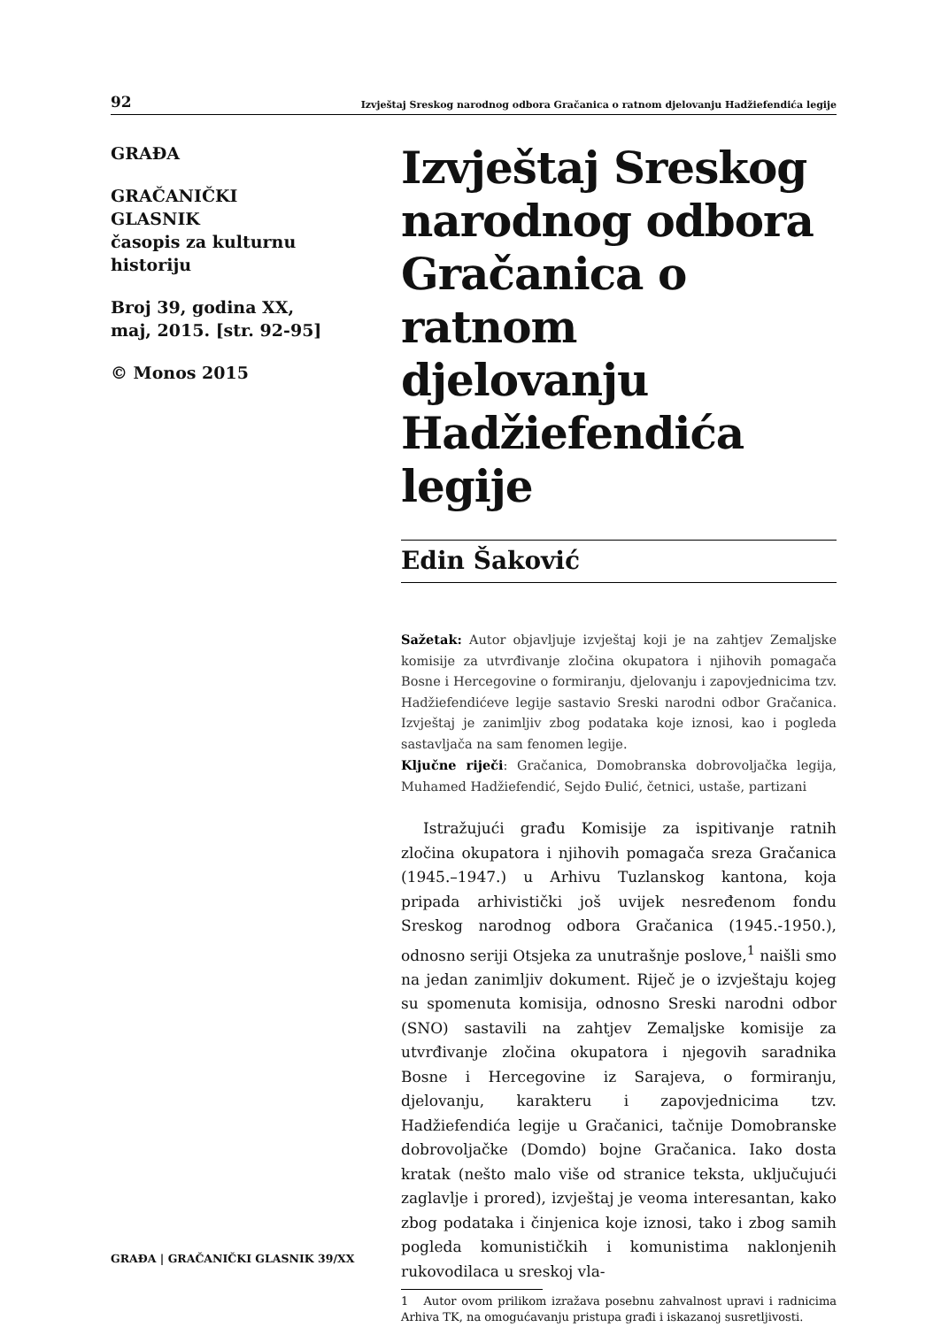92 Izvještaj Sreskog narodnog odbora Gračanica o ratnom djelovanju Hadžiefendića legije
GRAĐA
GRAČANIČKI
GLASNIK
časopis za kulturnu
historiju
Broj 39, godina XX,
maj, 2015. [str. 92-95]
© Monos 2015
Izvještaj Sreskog narodnog odbora Gračanica o ratnom djelovanju Hadžiefendića legije
Edin Šaković
Sažetak: Autor objavljuje izvještaj koji je na zahtjev Zemaljske komisije za utvrđivanje zločina okupatora i njihovih pomagača Bosne i Hercegovine o formiranju, djelovanju i zapovjednicima tzv. Hadžiefendićeve legije sastavio Sreski narodni odbor Gračanica. Izvještaj je zanimljiv zbog podataka koje iznosi, kao i pogleda sastavljača na sam fenomen legije.
Ključne riječi: Gračanica, Domobranska dobrovoljačka legija, Muhamed Hadžiefendić, Sejdo Đulić, četnici, ustaše, partizani
Istražujući građu Komisije za ispitivanje ratnih zločina okupatora i njihovih pomagača sreza Gračanica (1945.–1947.) u Arhivu Tuzlanskog kantona, koja pripada arhivistički još uvijek nesređenom fondu Sreskog narodnog odbora Gračanica (1945.-1950.), odnosno seriji Otsjeka za unutrašnje poslove,<sup>1</sup> naišli smo na jedan zanimljiv dokument. Riječ je o izvještaju kojeg su spomenuta komisija, odnosno Sreski narodni odbor (SNO) sastavili na zahtjev Zemaljske komisije za utvrđivanje zločina okupatora i njegovih saradnika Bosne i Hercegovine iz Sarajeva, o formiranju, djelovanju, karakteru i zapovjednicima tzv. Hadžiefendića legije u Gračanici, tačnije Domobranske dobrovoljačke (Domdo) bojne Gračanica. Iako dosta kratak (nešto malo više od stranice teksta, uključujući zaglavlje i prored), izvještaj je veoma interesantan, kako zbog podataka i činjenica koje iznosi, tako i zbog samih pogleda komunističkih i komunistima naklonjenih rukovodilaca u sreskoj vla-
1 Autor ovom prilikom izražava posebnu zahvalnost upravi i radnicima Arhiva TK, na omogućavanju pristupa građi i iskazanoj susretljivosti.
GRAĐA | GRAČANIČKI GLASNIK 39/XX